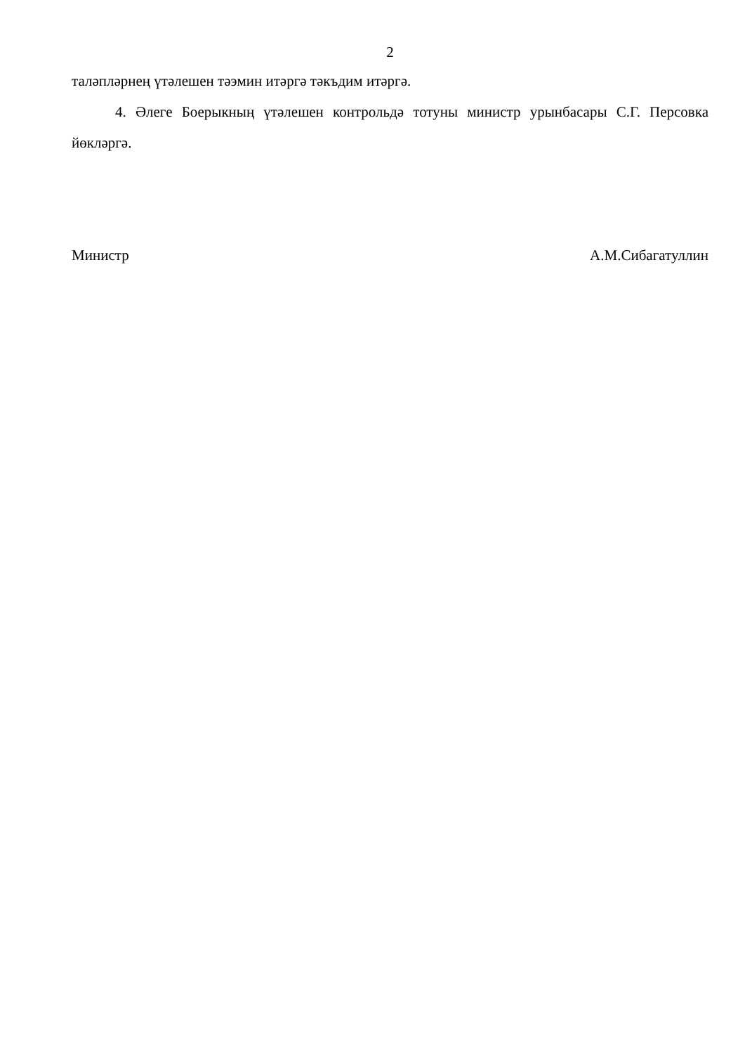2
таләпләрнең үтәлешен тәэмин итәргә тәкъдим итәргә.
4. Әлеге Боерыкның үтәлешен контрольдә тотуны министр урынбасары С.Г. Персовка йөкләргә.
Министр А.М.Сибагатуллин